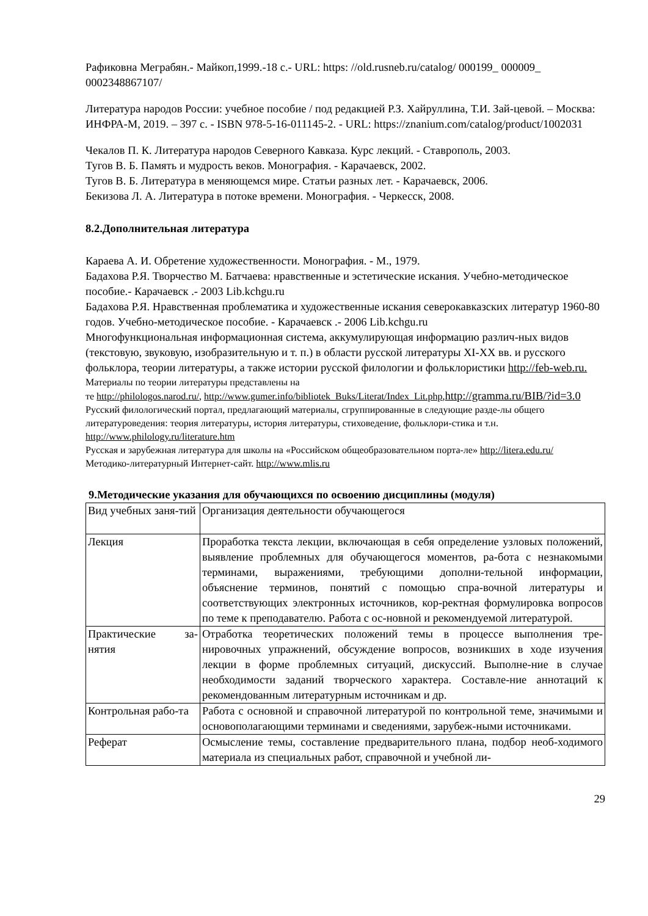Рафиковна Меграбян.- Майкоп,1999.-18 с.- URL: https: //old.rusneb.ru/catalog/ 000199_ 000009_ 0002348867107/
Литература народов России: учебное пособие / под редакцией Р.З. Хайруллина, Т.И. Зай-цевой. – Москва: ИНФРА-М, 2019. – 397 с. - ISBN 978-5-16-011145-2. - URL: https://znanium.com/catalog/product/1002031
Чекалов П. К. Литература народов Северного Кавказа. Курс лекций. - Ставрополь, 2003.
Тугов В. Б. Память и мудрость веков. Монография. - Карачаевск, 2002.
Тугов В. Б. Литература в меняющемся мире. Статьи разных лет. - Карачаевск, 2006.
Бекизова Л. А. Литература в потоке времени. Монография. - Черкесск, 2008.
8.2.Дополнительная литература
Караева А. И. Обретение художественности. Монография. - М., 1979.
Бадахова Р.Я. Творчество М. Батчаева: нравственные и эстетические искания. Учебно-методическое пособие.- Карачаевск .- 2003 Lib.kchgu.ru
Бадахова Р.Я. Нравственная проблематика и художественные искания северокавказских литератур 1960-80 годов. Учебно-методическое пособие. - Карачаевск .- 2006 Lib.kchgu.ru
Многофункциональная информационная система, аккумулирующая информацию различ-ных видов (текстовую, звуковую, изобразительную и т. п.) в области русской литературы XI-XX вв. и русского фольклора, теории литературы, а также истории русской филологии и фольклористики http://feb-web.ru.
Материалы по теории литературы представлены на
те http://philologos.narod.ru/, http://www.gumer.info/bibliotek_Buks/Literat/Index_Lit.php,http://gramma.ru/BIB/?id=3.0
Русский филологический портал, предлагающий материалы, сгруппированные в следующие разде-лы общего литературоведения: теория литературы, история литературы, стиховедение, фольклори-стика и т.н. http://www.philology.ru/literature.htm
Русская и зарубежная литература для школы на «Российском общеобразовательном порта-ле» http://litera.edu.ru/
Методико-литературный Интернет-сайт. http://www.mlis.ru
9.Методические указания для обучающихся по освоению дисциплины (модуля)
| Вид учебных заня-тий | Организация деятельности обучающегося |
| Лекция | Проработка текста лекции, включающая в себя определение узловых положений, выявление проблемных для обучающегося моментов, ра-бота с незнакомыми терминами, выражениями, требующими дополни-тельной информации, объяснение терминов, понятий с помощью спра-вочной литературы и соответствующих электронных источников, кор-ректная формулировка вопросов по теме к преподавателю. Работа с ос-новной и рекомендуемой литературой. |
| Практические за-нятия | Отработка теоретических положений темы в процессе выполнения тре-нировочных упражнений, обсуждение вопросов, возникших в ходе изучения лекции в форме проблемных ситуаций, дискуссий. Выполне-ние в случае необходимости заданий творческого характера. Составле-ние аннотаций к рекомендованным литературным источникам и др. |
| Контрольная рабо-та | Работа с основной и справочной литературой по контрольной теме, значимыми и основополагающими терминами и сведениями, зарубеж-ными источниками. |
| Реферат | Осмысление темы, составление предварительного плана, подбор необ-ходимого материала из специальных работ, справочной и учебной ли- |
29